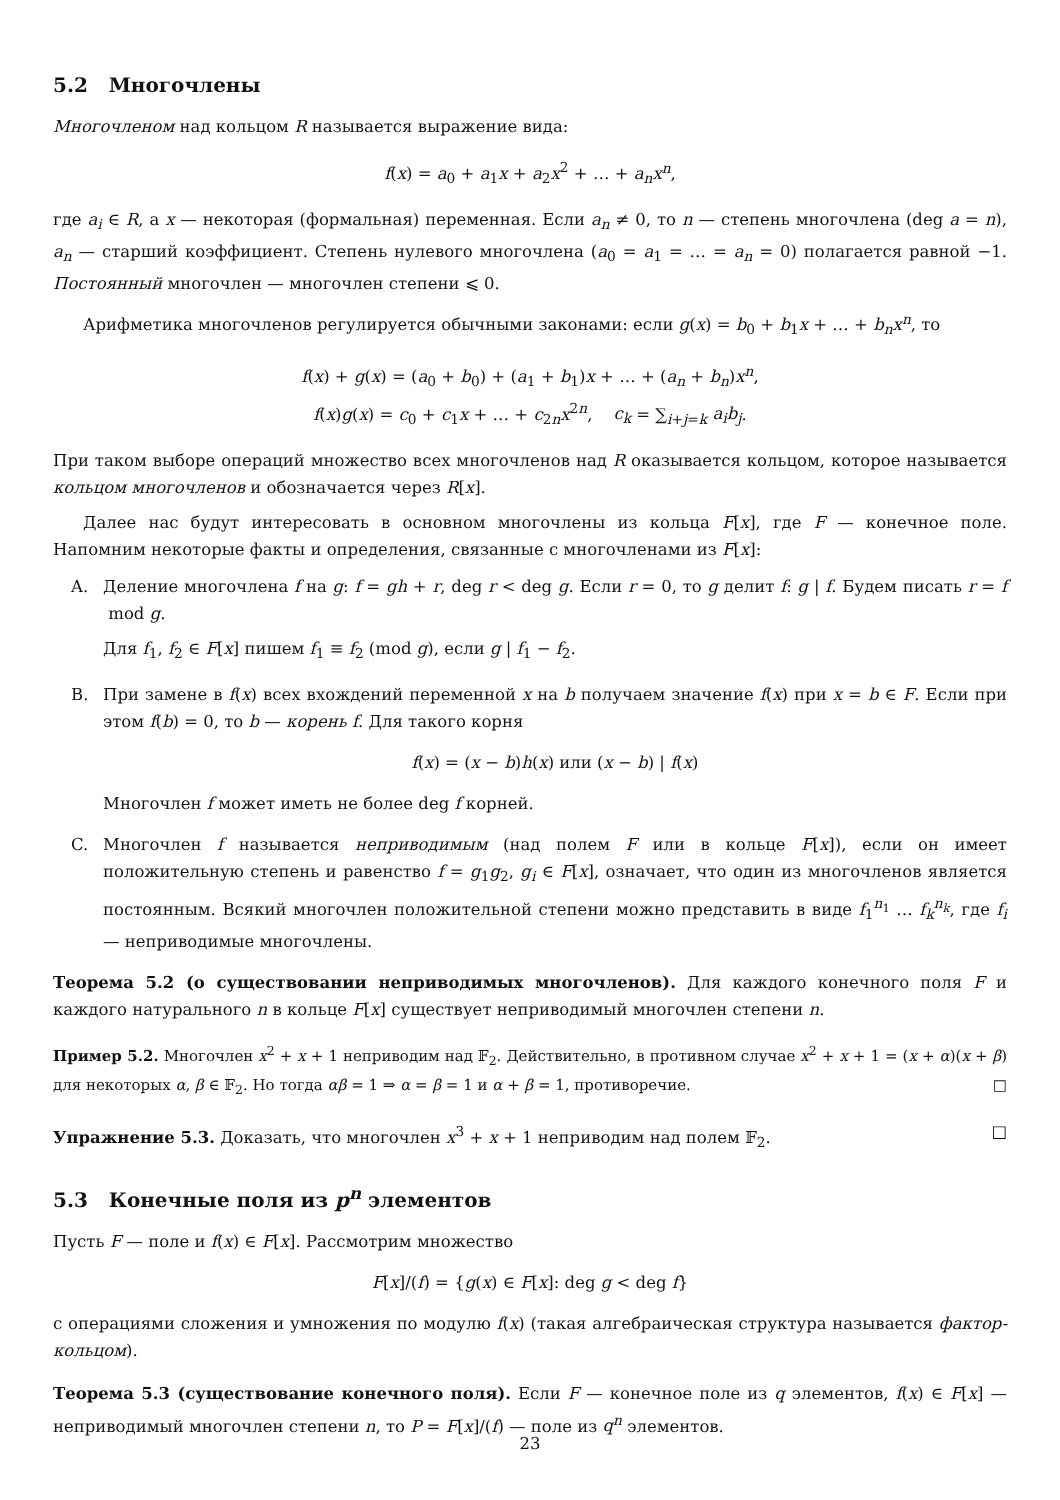5.2 Многочлены
Многочленом над кольцом R называется выражение вида:
f(x) = a<sub>0</sub> + a<sub>1</sub>x + a<sub>2</sub>x<sup>2</sup> + … + a<sub>n</sub>x<sup>n</sup>,
где a<sub>i</sub> ∈ R, а x — некоторая (формальная) переменная. Если a<sub>n</sub> ≠ 0, то n — степень многочлена (deg a = n), a<sub>n</sub> — старший коэффициент. Степень нулевого многочлена (a<sub>0</sub> = a<sub>1</sub> = … = a<sub>n</sub> = 0) полагается равной −1. Постоянный многочлен — многочлен степени ⩽ 0.
Арифметика многочленов регулируется обычными законами: если g(x) = b<sub>0</sub> + b<sub>1</sub>x + … + b<sub>n</sub>x<sup>n</sup>, то
f(x) + g(x) = (a<sub>0</sub> + b<sub>0</sub>) + (a<sub>1</sub> + b<sub>1</sub>)x + … + (a<sub>n</sub> + b<sub>n</sub>)x<sup>n</sup>,
f(x)g(x) = c<sub>0</sub> + c<sub>1</sub>x + … + c<sub>2n</sub>x<sup>2n</sup>, c<sub>k</sub> = ∑<sub>i+j=k</sub> a<sub>i</sub>b<sub>j</sub>.
При таком выборе операций множество всех многочленов над R оказывается кольцом, которое называется кольцом многочленов и обозначается через R[x].
Далее нас будут интересовать в основном многочлены из кольца F[x], где F — конечное поле. Напомним некоторые факты и определения, связанные с многочленами из F[x]:
A. Деление многочлена f на g: f = gh + r, deg r < deg g. Если r = 0, то g делит f: g | f. Будем писать r = f mod g.
Для f<sub>1</sub>, f<sub>2</sub> ∈ F[x] пишем f<sub>1</sub> ≡ f<sub>2</sub> (mod g), если g | f<sub>1</sub> − f<sub>2</sub>.
B. При замене в f(x) всех вхождений переменной x на b получаем значение f(x) при x = b ∈ F. Если при этом f(b) = 0, то b — корень f. Для такого корня
f(x) = (x − b)h(x) или (x − b) | f(x)
Многочлен f может иметь не более deg f корней.
C. Многочлен f называется неприводимым (над полем F или в кольце F[x]), если он имеет положительную степень и равенство f = g<sub>1</sub>g<sub>2</sub>, g<sub>i</sub> ∈ F[x], означает, что один из многочленов является постоянным. Всякий многочлен положительной степени можно представить в виде f<sub>1</sub><sup>n<sub>1</sub></sup> … f<sub>k</sub><sup>n<sub>k</sub></sup>, где f<sub>i</sub> — неприводимые многочлены.
Теорема 5.2 (о существовании неприводимых многочленов). Для каждого конечного поля F и каждого натурального n в кольце F[x] существует неприводимый многочлен степени n.
Пример 5.2. Многочлен x<sup>2</sup> + x + 1 неприводим над 𝔽<sub>2</sub>. Действительно, в противном случае x<sup>2</sup> + x + 1 = (x + α)(x + β) для некоторых α, β ∈ 𝔽<sub>2</sub>. Но тогда αβ = 1 ⇒ α = β = 1 и α + β = 1, противоречие. □
Упражнение 5.3. Доказать, что многочлен x<sup>3</sup> + x + 1 неприводим над полем 𝔽<sub>2</sub>. □
5.3 Конечные поля из p<sup>n</sup> элементов
Пусть F — поле и f(x) ∈ F[x]. Рассмотрим множество
F[x]/(f) = {g(x) ∈ F[x]: deg g < deg f}
с операциями сложения и умножения по модулю f(x) (такая алгебраическая структура называется фактор-кольцом).
Теорема 5.3 (существование конечного поля). Если F — конечное поле из q элементов, f(x) ∈ F[x] — неприводимый многочлен степени n, то P = F[x]/(f) — поле из q<sup>n</sup> элементов.
23